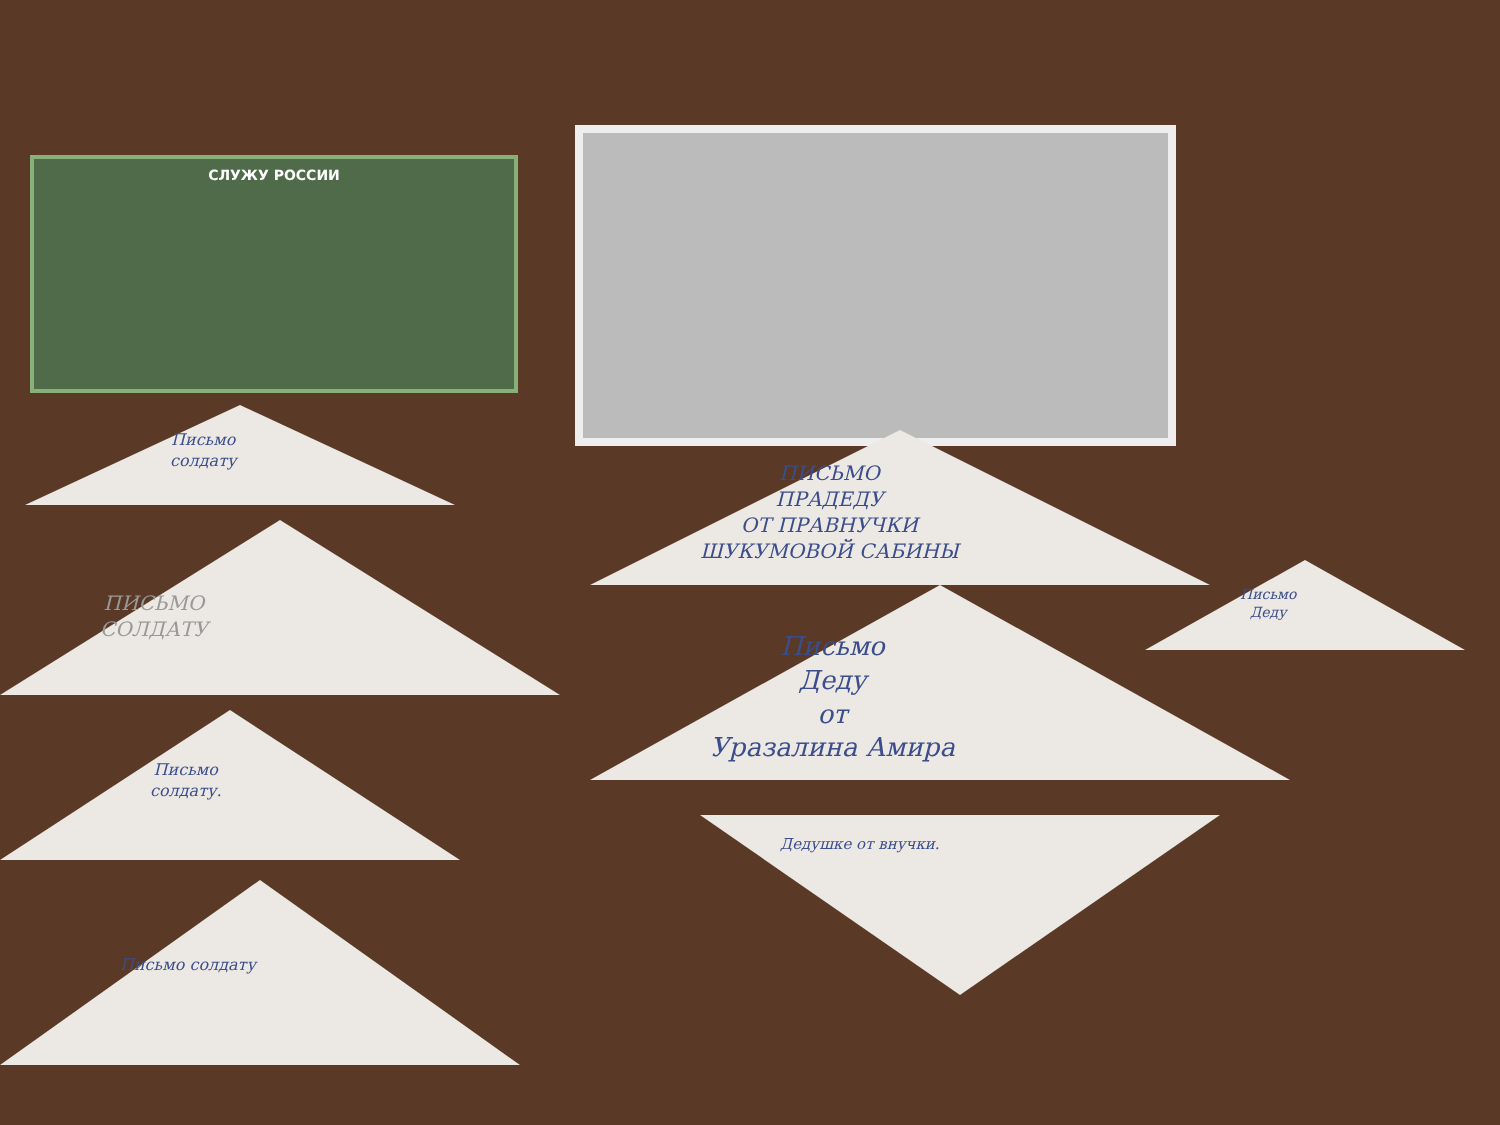СЛУЖУ РОССИИ
Письмо
солдату
ПИСЬМО
ПРАДЕДУ
ОТ ПРАВНУЧКИ
ШУКУМОВОЙ САБИНЫ
ПИСЬМО
СОЛДАТУ
Письмо
Деду
Письмо
Деду
от
Уразалина Амира
Письмо
солдату.
Дедушке от внучки.
Письмо солдату